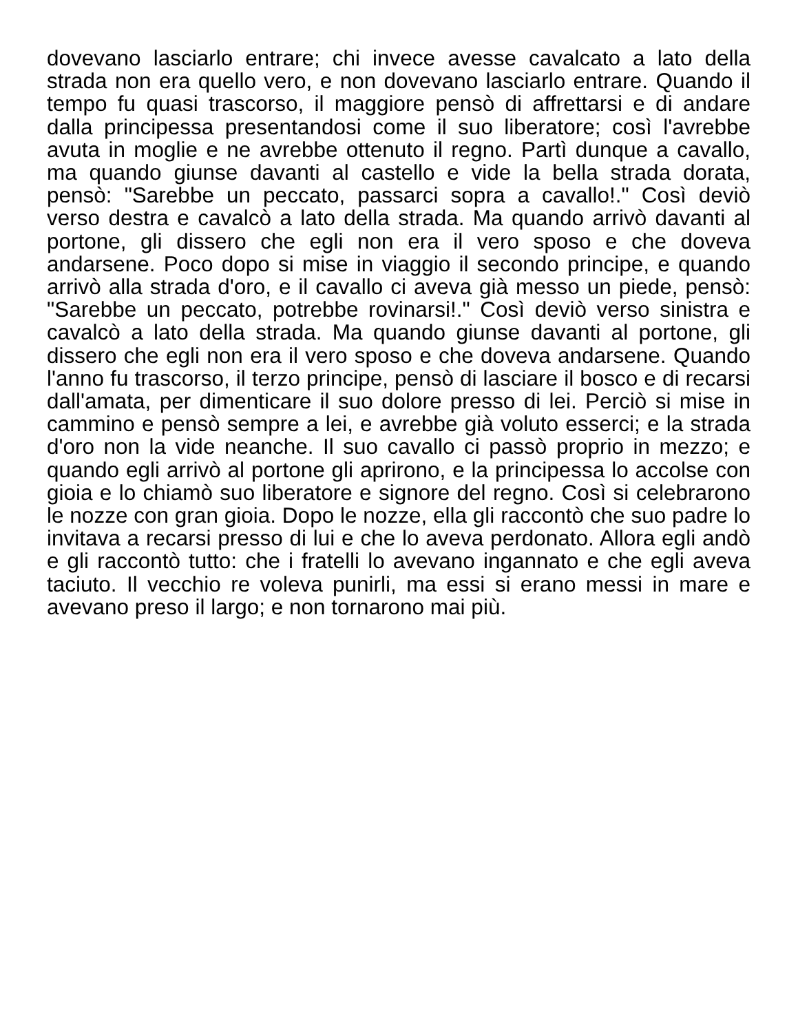dovevano lasciarlo entrare; chi invece avesse cavalcato a lato della strada non era quello vero, e non dovevano lasciarlo entrare. Quando il tempo fu quasi trascorso, il maggiore pensò di affrettarsi e di andare dalla principessa presentandosi come il suo liberatore; così l'avrebbe avuta in moglie e ne avrebbe ottenuto il regno. Partì dunque a cavallo, ma quando giunse davanti al castello e vide la bella strada dorata, pensò: "Sarebbe un peccato, passarci sopra a cavallo!." Così deviò verso destra e cavalcò a lato della strada. Ma quando arrivò davanti al portone, gli dissero che egli non era il vero sposo e che doveva andarsene. Poco dopo si mise in viaggio il secondo principe, e quando arrivò alla strada d'oro, e il cavallo ci aveva già messo un piede, pensò: "Sarebbe un peccato, potrebbe rovinarsi!." Così deviò verso sinistra e cavalcò a lato della strada. Ma quando giunse davanti al portone, gli dissero che egli non era il vero sposo e che doveva andarsene. Quando l'anno fu trascorso, il terzo principe, pensò di lasciare il bosco e di recarsi dall'amata, per dimenticare il suo dolore presso di lei. Perciò si mise in cammino e pensò sempre a lei, e avrebbe già voluto esserci; e la strada d'oro non la vide neanche. Il suo cavallo ci passò proprio in mezzo; e quando egli arrivò al portone gli aprirono, e la principessa lo accolse con gioia e lo chiamò suo liberatore e signore del regno. Così si celebrarono le nozze con gran gioia. Dopo le nozze, ella gli raccontò che suo padre lo invitava a recarsi presso di lui e che lo aveva perdonato. Allora egli andò e gli raccontò tutto: che i fratelli lo avevano ingannato e che egli aveva taciuto. Il vecchio re voleva punirli, ma essi si erano messi in mare e avevano preso il largo; e non tornarono mai più.